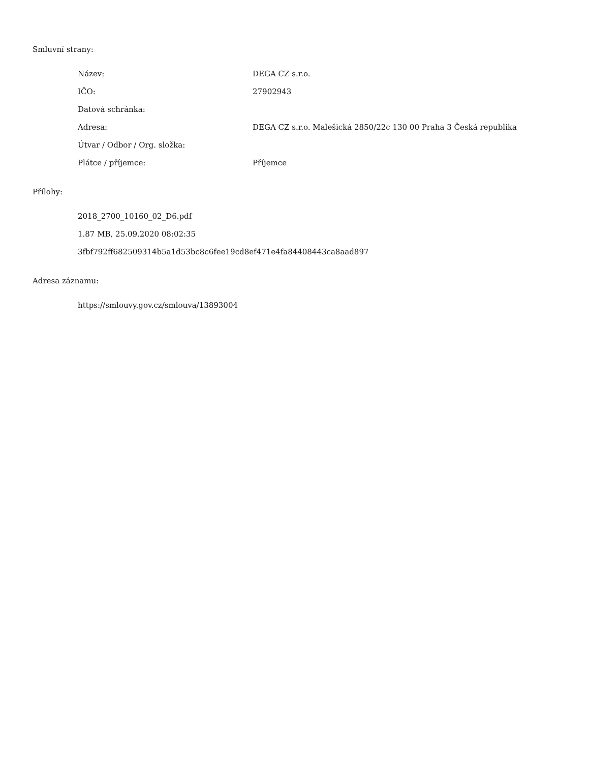Smluvní strany:
| Název: | DEGA CZ s.r.o. |
| IČO: | 27902943 |
| Datová schránka: | |
| Adresa: | DEGA CZ s.r.o. Malešická 2850/22c 130 00 Praha 3 Česká republika |
| Útvar / Odbor / Org. složka: | |
| Plátce / příjemce: | Příjemce |
Přílohy:
2018_2700_10160_02_D6.pdf
1.87 MB, 25.09.2020 08:02:35
3fbf792ff682509314b5a1d53bc8c6fee19cd8ef471e4fa84408443ca8aad897
Adresa záznamu:
https://smlouvy.gov.cz/smlouva/13893004